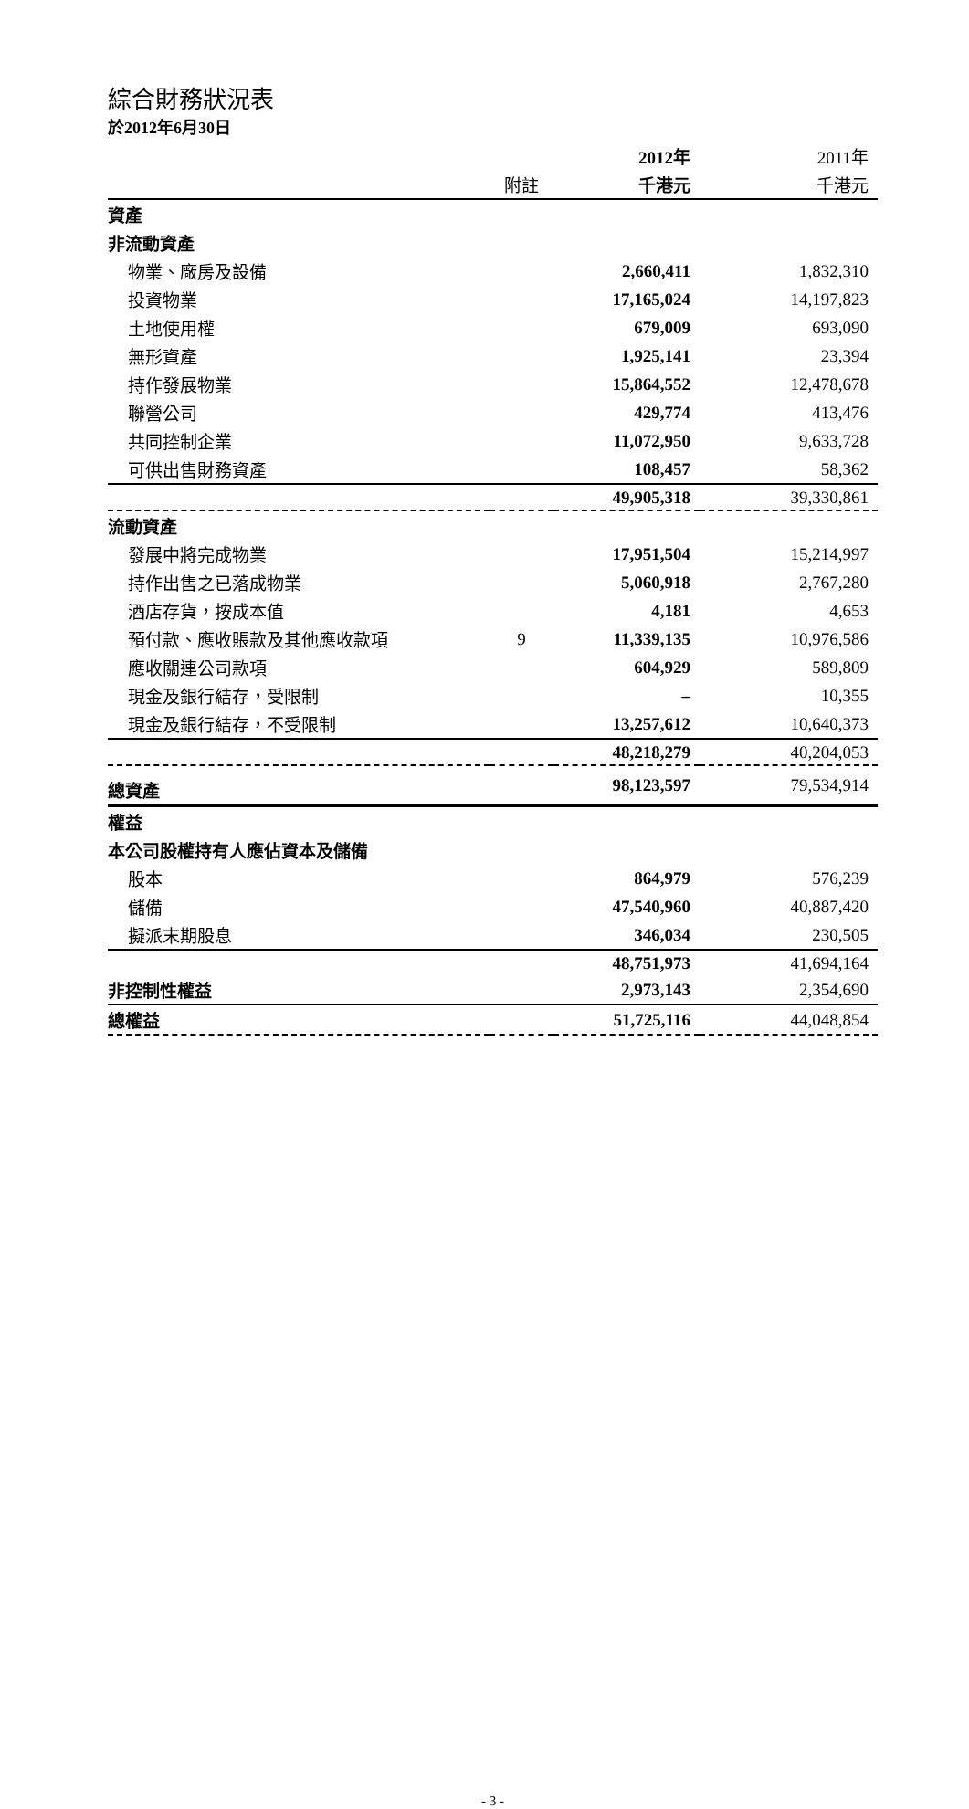綜合財務狀況表
於2012年6月30日
| | | 2012年 | 2011年 |
| --- | --- | --- | --- |
| | 附註 | 千港元 | 千港元 |
| 資產 | | | |
| 非流動資產 | | | |
| 物業、廠房及設備 | | 2,660,411 | 1,832,310 |
| 投資物業 | | 17,165,024 | 14,197,823 |
| 土地使用權 | | 679,009 | 693,090 |
| 無形資產 | | 1,925,141 | 23,394 |
| 持作發展物業 | | 15,864,552 | 12,478,678 |
| 聯營公司 | | 429,774 | 413,476 |
| 共同控制企業 | | 11,072,950 | 9,633,728 |
| 可供出售財務資產 | | 108,457 | 58,362 |
| | | 49,905,318 | 39,330,861 |
| 流動資產 | | | |
| 發展中將完成物業 | | 17,951,504 | 15,214,997 |
| 持作出售之已落成物業 | | 5,060,918 | 2,767,280 |
| 酒店存貨，按成本值 | | 4,181 | 4,653 |
| 預付款、應收賬款及其他應收款項 | 9 | 11,339,135 | 10,976,586 |
| 應收關連公司款項 | | 604,929 | 589,809 |
| 現金及銀行結存，受限制 | | – | 10,355 |
| 現金及銀行結存，不受限制 | | 13,257,612 | 10,640,373 |
| | | 48,218,279 | 40,204,053 |
| 總資產 | | 98,123,597 | 79,534,914 |
| 權益 | | | |
| 本公司股權持有人應佔資本及儲備 | | | |
| 股本 | | 864,979 | 576,239 |
| 儲備 | | 47,540,960 | 40,887,420 |
| 擬派末期股息 | | 346,034 | 230,505 |
| | | 48,751,973 | 41,694,164 |
| 非控制性權益 | | 2,973,143 | 2,354,690 |
| 總權益 | | 51,725,116 | 44,048,854 |
- 3 -